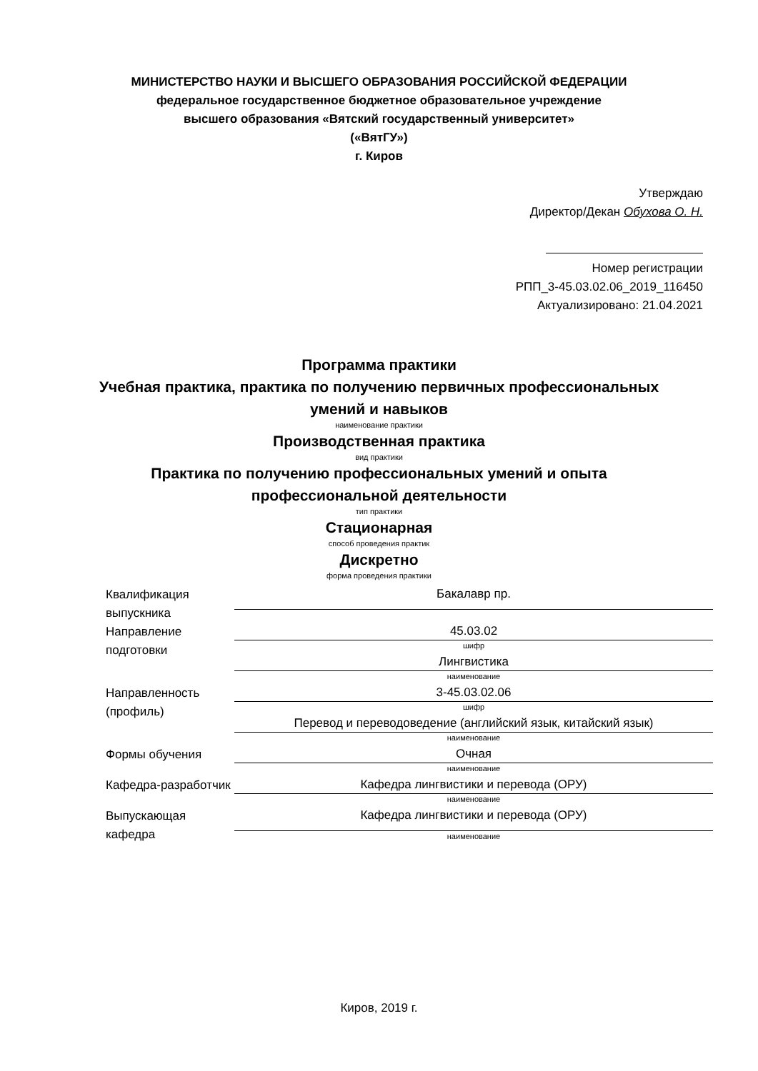МИНИСТЕРСТВО НАУКИ И ВЫСШЕГО ОБРАЗОВАНИЯ РОССИЙСКОЙ ФЕДЕРАЦИИ
федеральное государственное бюджетное образовательное учреждение
высшего образования «Вятский государственный университет»
(«ВятГУ»)
г. Киров
Утверждаю
Директор/Декан Обухова О. Н.
Номер регистрации
РПП_3-45.03.02.06_2019_116450
Актуализировано: 21.04.2021
Программа практики
Учебная практика, практика по получению первичных профессиональных
умений и навыков
наименование практики
Производственная практика
вид практики
Практика по получению профессиональных умений и опыта
профессиональной деятельности
тип практики
Стационарная
способ проведения практик
Дискретно
форма проведения практики
| Квалификация выпускника | Бакалавр пр. |
| Направление подготовки | 45.03.02 |
| | шифр |
| | Лингвистика |
| | наименование |
| Направленность (профиль) | 3-45.03.02.06 |
| | шифр |
| | Перевод и переводоведение (английский язык, китайский язык) |
| | наименование |
| Формы обучения | Очная |
| | наименование |
| Кафедра-разработчик | Кафедра лингвистики и перевода (ОРУ) |
| | наименование |
| Выпускающая кафедра | Кафедра лингвистики и перевода (ОРУ) |
| | наименование |
Киров, 2019 г.